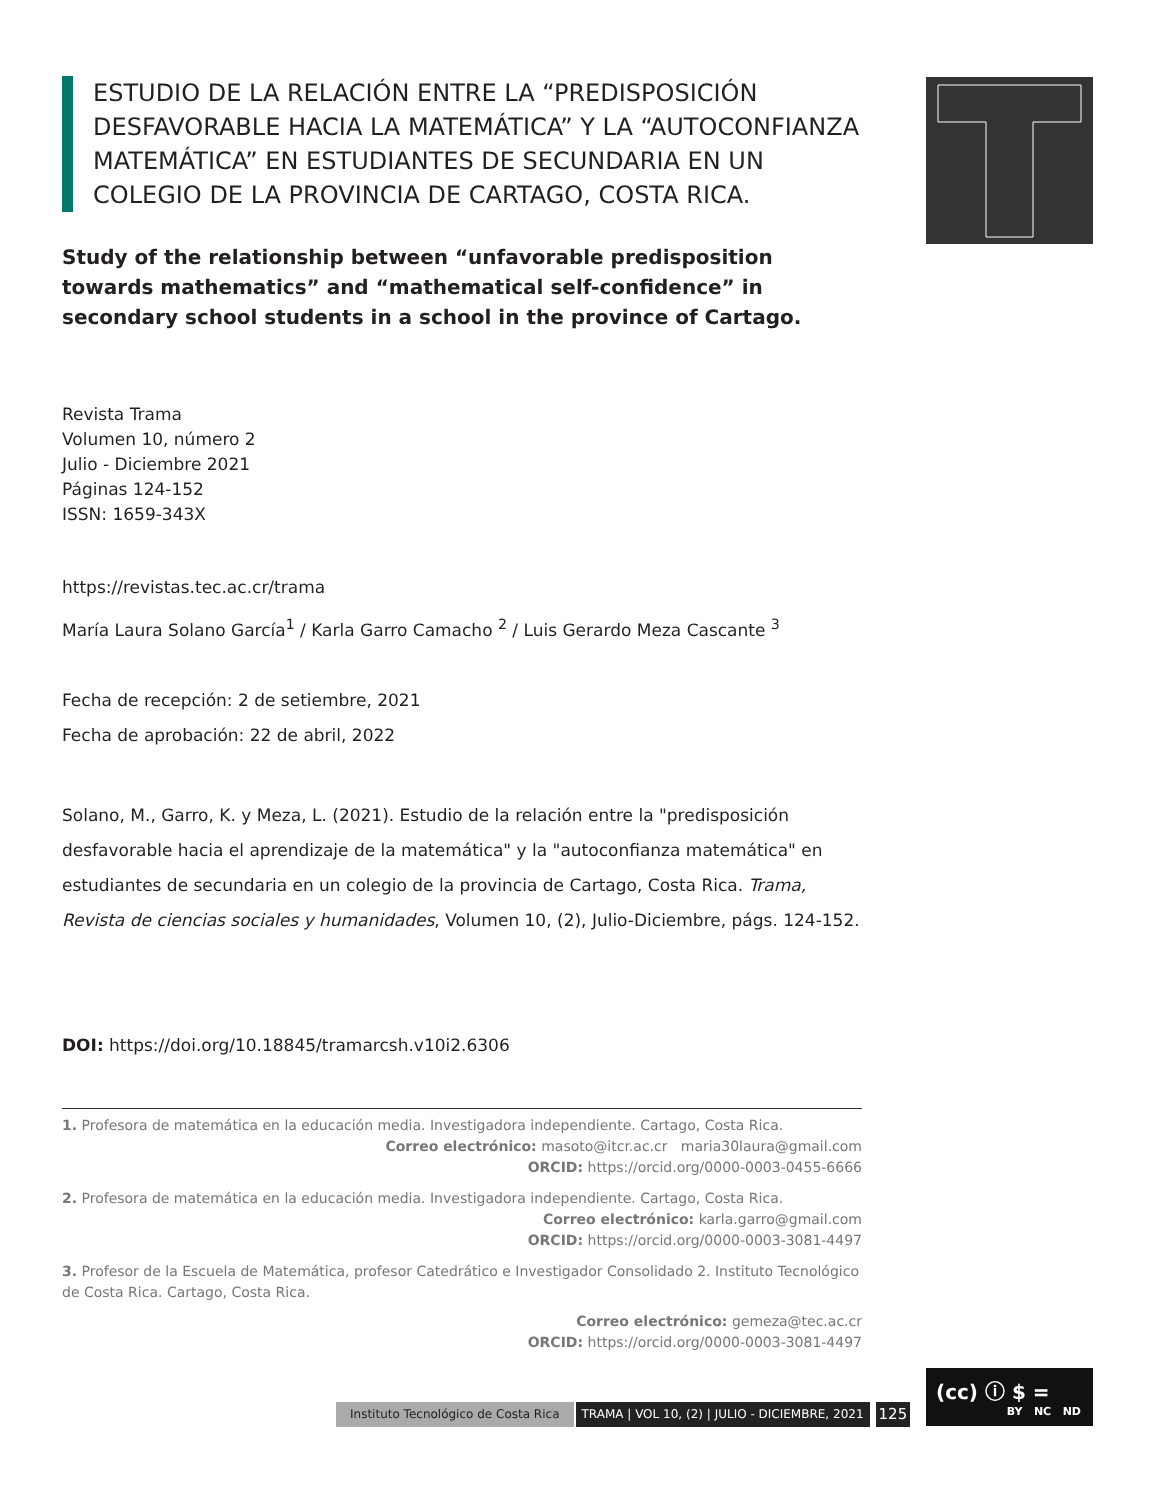ESTUDIO DE LA RELACIÓN ENTRE LA “PREDISPOSICIÓN DESFAVORABLE HACIA LA MATEMÁTICA” Y LA “AUTOCONFIANZA MATEMÁTICA” EN ESTUDIANTES DE SECUNDARIA EN UN COLEGIO DE LA PROVINCIA DE CARTAGO, COSTA RICA.
Study of the relationship between “unfavorable predisposition towards mathematics” and “mathematical self-confidence” in secondary school students in a school in the province of Cartago.
Revista Trama
Volumen 10, número 2
Julio - Diciembre 2021
Páginas 124-152
ISSN: 1659-343X
https://revistas.tec.ac.cr/trama
María Laura Solano García<sup>1</sup> / Karla Garro Camacho <sup>2</sup> / Luis Gerardo Meza Cascante <sup>3</sup>
Fecha de recepción: 2 de setiembre, 2021
Fecha de aprobación: 22 de abril, 2022
Solano, M., Garro, K. y Meza, L. (2021). Estudio de la relación entre la "predisposición desfavorable hacia el aprendizaje de la matemática" y la "autoconfianza matemática" en estudiantes de secundaria en un colegio de la provincia de Cartago, Costa Rica. Trama, Revista de ciencias sociales y humanidades, Volumen 10, (2), Julio-Diciembre, págs. 124-152.
DOI: https://doi.org/10.18845/tramarcsh.v10i2.6306
1. Profesora de matemática en la educación media. Investigadora independiente. Cartago, Costa Rica.
Correo electrónico: masoto@itcr.ac.cr maria30laura@gmail.com
ORCID: https://orcid.org/0000-0003-0455-6666
2. Profesora de matemática en la educación media. Investigadora independiente. Cartago, Costa Rica.
Correo electrónico: karla.garro@gmail.com
ORCID: https://orcid.org/0000-0003-3081-4497
3. Profesor de la Escuela de Matemática, profesor Catedrático e Investigador Consolidado 2. Instituto Tecnológico de Costa Rica. Cartago, Costa Rica.
Correo electrónico: gemeza@tec.ac.cr
ORCID: https://orcid.org/0000-0003-3081-4497
Instituto Tecnológico de Costa Rica TRAMA | VOL 10, (2) | JULIO - DICIEMBRE, 2021 125
(cc) ⓘ $ =
BY NC ND